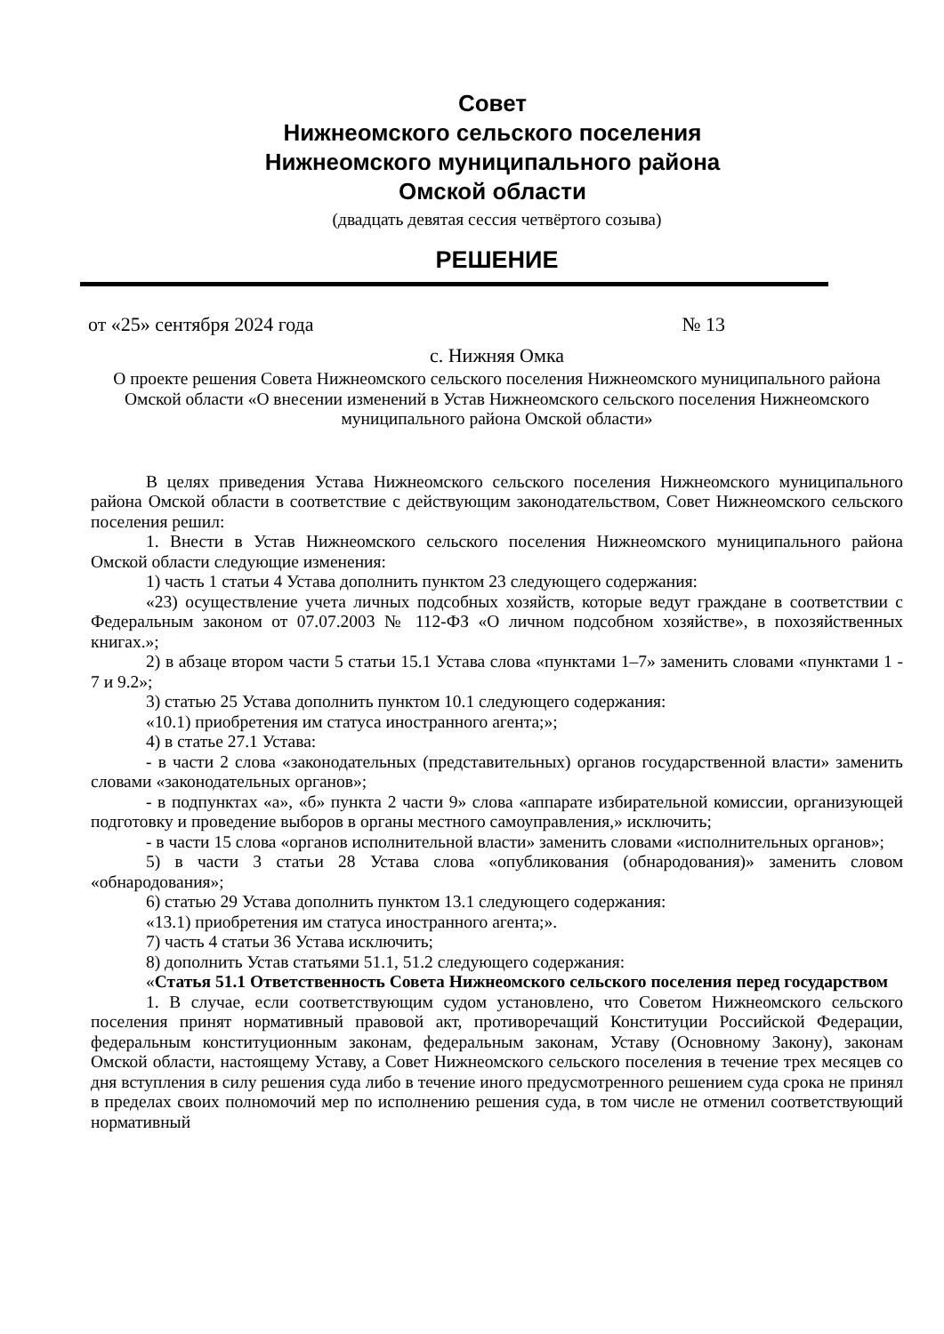Совет
Нижнеомского сельского поселения
Нижнеомского муниципального района
Омской области
(двадцать девятая сессия четвёртого созыва)
РЕШЕНИЕ
от «25» сентября 2024 года № 13
с. Нижняя Омка
О проекте решения Совета Нижнеомского сельского поселения Нижнеомского муниципального района Омской области «О внесении изменений в Устав Нижнеомского сельского поселения Нижнеомского муниципального района Омской области»
В целях приведения Устава Нижнеомского сельского поселения Нижнеомского муниципального района Омской области в соответствие с действующим законодательством, Совет Нижнеомского сельского поселения решил:
1. Внести в Устав Нижнеомского сельского поселения Нижнеомского муниципального района Омской области следующие изменения:
1) часть 1 статьи 4 Устава дополнить пунктом 23 следующего содержания:
«23) осуществление учета личных подсобных хозяйств, которые ведут граждане в соответствии с Федеральным законом от 07.07.2003 № 112-ФЗ «О личном подсобном хозяйстве», в похозяйственных книгах.»;
2) в абзаце втором части 5 статьи 15.1 Устава слова «пунктами 1–7» заменить словами «пунктами 1 - 7 и 9.2»;
3) статью 25 Устава дополнить пунктом 10.1 следующего содержания:
«10.1) приобретения им статуса иностранного агента;»;
4) в статье 27.1 Устава:
- в части 2 слова «законодательных (представительных) органов государственной власти» заменить словами «законодательных органов»;
- в подпунктах «а», «б» пункта 2 части 9» слова «аппарате избирательной комиссии, организующей подготовку и проведение выборов в органы местного самоуправления,» исключить;
- в части 15 слова «органов исполнительной власти» заменить словами «исполнительных органов»;
5) в части 3 статьи 28 Устава слова «опубликования (обнародования)» заменить словом «обнародования»;
6) статью 29 Устава дополнить пунктом 13.1 следующего содержания:
«13.1) приобретения им статуса иностранного агента;».
7) часть 4 статьи 36 Устава исключить;
8) дополнить Устав статьями 51.1, 51.2 следующего содержания:
«Статья 51.1 Ответственность Совета Нижнеомского сельского поселения перед государством
1. В случае, если соответствующим судом установлено, что Советом Нижнеомского сельского поселения принят нормативный правовой акт, противоречащий Конституции Российской Федерации, федеральным конституционным законам, федеральным законам, Уставу (Основному Закону), законам Омской области, настоящему Уставу, а Совет Нижнеомского сельского поселения в течение трех месяцев со дня вступления в силу решения суда либо в течение иного предусмотренного решением суда срока не принял в пределах своих полномочий мер по исполнению решения суда, в том числе не отменил соответствующий нормативный